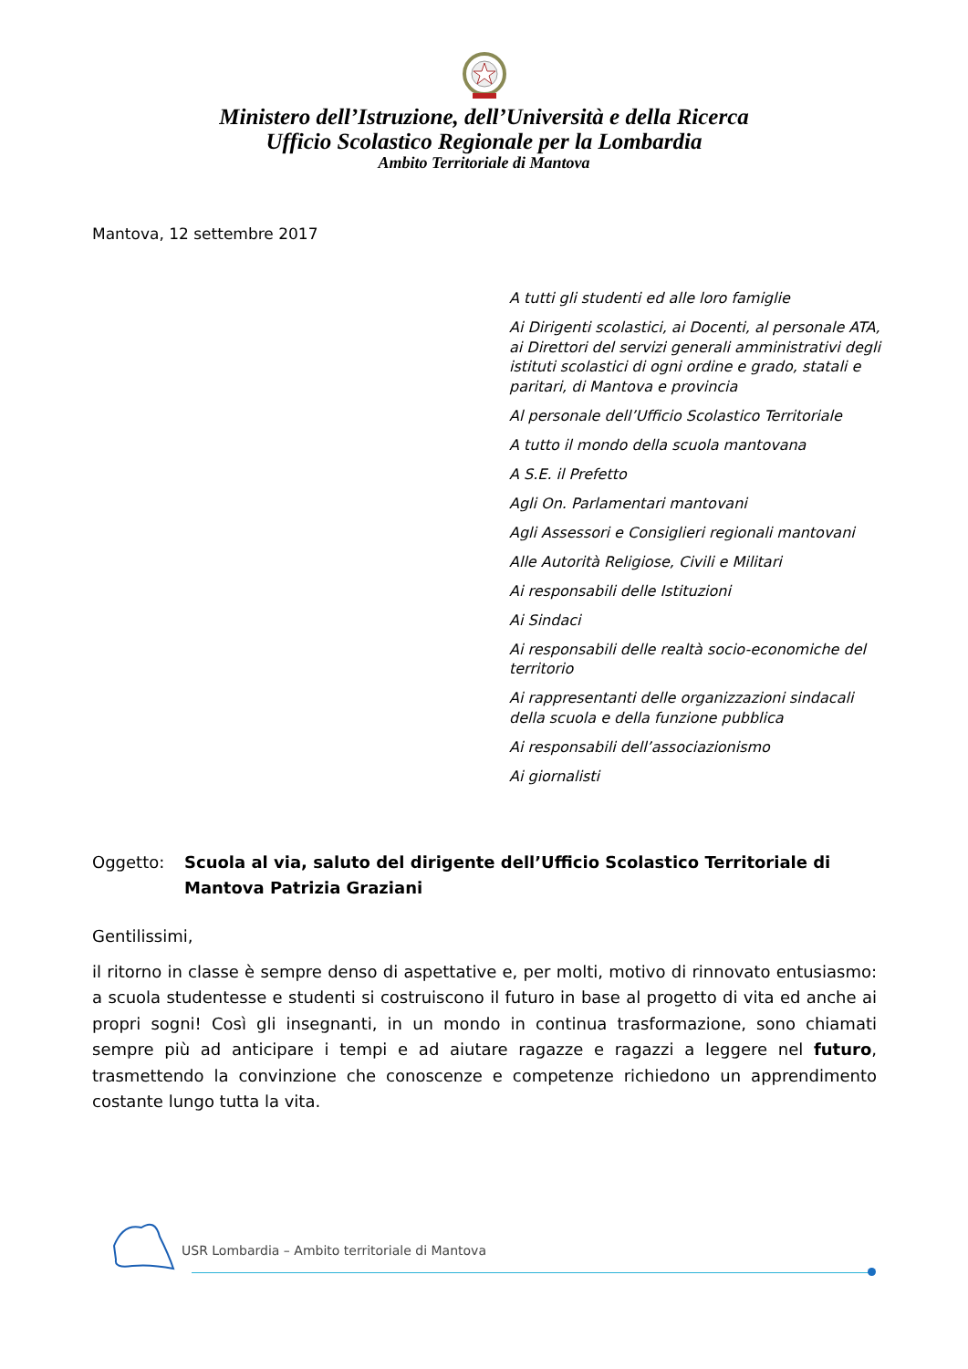Ministero dell’Istruzione, dell’Università e della Ricerca
Ufficio Scolastico Regionale per la Lombardia
Ambito Territoriale di Mantova
Mantova, 12 settembre 2017
A tutti gli studenti ed alle loro famiglie
Ai Dirigenti scolastici, ai Docenti, al personale ATA, ai Direttori del servizi generali amministrativi degli istituti scolastici di ogni ordine e grado, statali e paritari, di Mantova e provincia
Al personale dell’Ufficio Scolastico Territoriale
A tutto il mondo della scuola mantovana
A S.E. il Prefetto
Agli On. Parlamentari mantovani
Agli Assessori e Consiglieri regionali mantovani
Alle Autorità Religiose, Civili e Militari
Ai responsabili delle Istituzioni
Ai Sindaci
Ai responsabili delle realtà socio-economiche del territorio
Ai rappresentanti delle organizzazioni sindacali della scuola e della funzione pubblica
Ai responsabili dell’associazionismo
Ai giornalisti
Oggetto: Scuola al via, saluto del dirigente dell’Ufficio Scolastico Territoriale di Mantova Patrizia Graziani
Gentilissimi,
il ritorno in classe è sempre denso di aspettative e, per molti, motivo di rinnovato entusiasmo: a scuola studentesse e studenti si costruiscono il futuro in base al progetto di vita ed anche ai propri sogni! Così gli insegnanti, in un mondo in continua trasformazione, sono chiamati sempre più ad anticipare i tempi e ad aiutare ragazze e ragazzi a leggere nel futuro, trasmettendo la convinzione che conoscenze e competenze richiedono un apprendimento costante lungo tutta la vita.
USR Lombardia – Ambito territoriale di Mantova